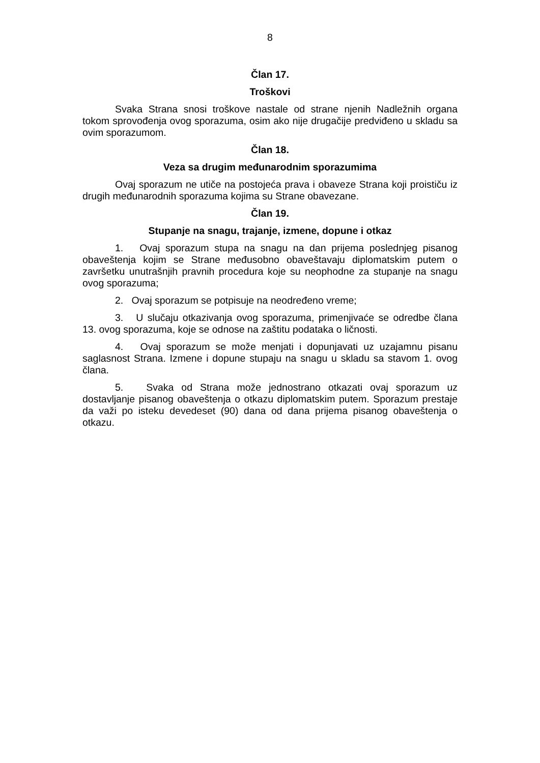8
Član 17.
Troškovi
Svaka Strana snosi troškove nastale od strane njenih Nadležnih organa tokom sprovođenja ovog sporazuma, osim ako nije drugačije predviđeno u skladu sa ovim sporazumom.
Član 18.
Veza sa drugim međunarodnim sporazumima
Ovaj sporazum ne utiče na postojeća prava i obaveze Strana koji proističu iz drugih međunarodnih sporazuma kojima su Strane obavezane.
Član 19.
Stupanje na snagu, trajanje, izmene, dopune i otkaz
1. Ovaj sporazum stupa na snagu na dan prijema poslednjeg pisanog obaveštenja kojim se Strane međusobno obaveštavaju diplomatskim putem o završetku unutrašnjih pravnih procedura koje su neophodne za stupanje na snagu ovog sporazuma;
2. Ovaj sporazum se potpisuje na neodređeno vreme;
3. U slučaju otkazivanja ovog sporazuma, primenjivaće se odredbe člana 13. ovog sporazuma, koje se odnose na zaštitu podataka o ličnosti.
4. Ovaj sporazum se može menjati i dopunjavati uz uzajamnu pisanu saglasnost Strana. Izmene i dopune stupaju na snagu u skladu sa stavom 1. ovog člana.
5. Svaka od Strana može jednostrano otkazati ovaj sporazum uz dostavljanje pisanog obaveštenja o otkazu diplomatskim putem. Sporazum prestaje da važi po isteku devedeset (90) dana od dana prijema pisanog obaveštenja o otkazu.